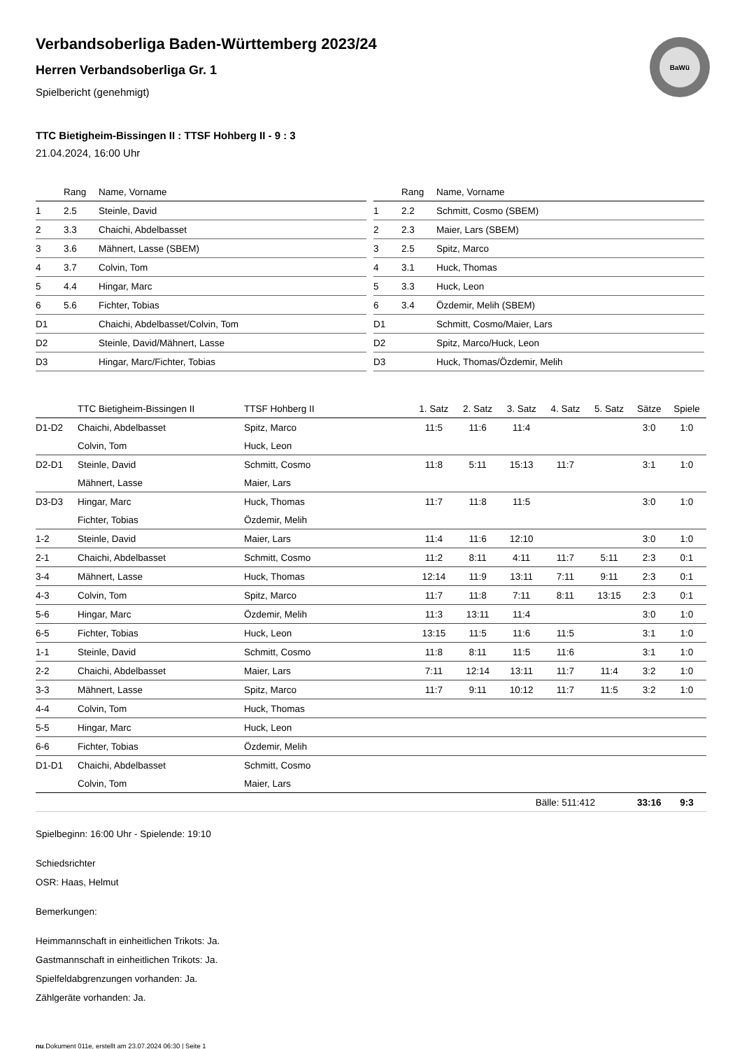BaWü
Verbandsoberliga Baden-Württemberg 2023/24
Herren Verbandsoberliga Gr. 1
Spielbericht (genehmigt)
TTC Bietigheim-Bissingen II : TTSF Hohberg II - 9 : 3
21.04.2024, 16:00 Uhr
| | Rang | Name, Vorname |
| --- | --- | --- |
| 1 | 2.5 | Steinle, David |
| 2 | 3.3 | Chaichi, Abdelbasset |
| 3 | 3.6 | Mähnert, Lasse (SBEM) |
| 4 | 3.7 | Colvin, Tom |
| 5 | 4.4 | Hingar, Marc |
| 6 | 5.6 | Fichter, Tobias |
| D1 | | Chaichi, Abdelbasset/Colvin, Tom |
| D2 | | Steinle, David/Mähnert, Lasse |
| D3 | | Hingar, Marc/Fichter, Tobias |
| | Rang | Name, Vorname |
| --- | --- | --- |
| 1 | 2.2 | Schmitt, Cosmo (SBEM) |
| 2 | 2.3 | Maier, Lars (SBEM) |
| 3 | 2.5 | Spitz, Marco |
| 4 | 3.1 | Huck, Thomas |
| 5 | 3.3 | Huck, Leon |
| 6 | 3.4 | Özdemir, Melih (SBEM) |
| D1 | | Schmitt, Cosmo/Maier, Lars |
| D2 | | Spitz, Marco/Huck, Leon |
| D3 | | Huck, Thomas/Özdemir, Melih |
| | TTC Bietigheim-Bissingen II | TTSF Hohberg II | 1. Satz | 2. Satz | 3. Satz | 4. Satz | 5. Satz | Sätze | Spiele |
| --- | --- | --- | --- | --- | --- | --- | --- | --- | --- |
| D1-D2 | Chaichi, Abdelbasset | Spitz, Marco | 11:5 | 11:6 | 11:4 | | | 3:0 | 1:0 |
| | Colvin, Tom | Huck, Leon | | | | | | | |
| D2-D1 | Steinle, David | Schmitt, Cosmo | 11:8 | 5:11 | 15:13 | 11:7 | | 3:1 | 1:0 |
| | Mähnert, Lasse | Maier, Lars | | | | | | | |
| D3-D3 | Hingar, Marc | Huck, Thomas | 11:7 | 11:8 | 11:5 | | | 3:0 | 1:0 |
| | Fichter, Tobias | Özdemir, Melih | | | | | | | |
| 1-2 | Steinle, David | Maier, Lars | 11:4 | 11:6 | 12:10 | | | 3:0 | 1:0 |
| 2-1 | Chaichi, Abdelbasset | Schmitt, Cosmo | 11:2 | 8:11 | 4:11 | 11:7 | 5:11 | 2:3 | 0:1 |
| 3-4 | Mähnert, Lasse | Huck, Thomas | 12:14 | 11:9 | 13:11 | 7:11 | 9:11 | 2:3 | 0:1 |
| 4-3 | Colvin, Tom | Spitz, Marco | 11:7 | 11:8 | 7:11 | 8:11 | 13:15 | 2:3 | 0:1 |
| 5-6 | Hingar, Marc | Özdemir, Melih | 11:3 | 13:11 | 11:4 | | | 3:0 | 1:0 |
| 6-5 | Fichter, Tobias | Huck, Leon | 13:15 | 11:5 | 11:6 | 11:5 | | 3:1 | 1:0 |
| 1-1 | Steinle, David | Schmitt, Cosmo | 11:8 | 8:11 | 11:5 | 11:6 | | 3:1 | 1:0 |
| 2-2 | Chaichi, Abdelbasset | Maier, Lars | 7:11 | 12:14 | 13:11 | 11:7 | 11:4 | 3:2 | 1:0 |
| 3-3 | Mähnert, Lasse | Spitz, Marco | 11:7 | 9:11 | 10:12 | 11:7 | 11:5 | 3:2 | 1:0 |
| 4-4 | Colvin, Tom | Huck, Thomas | | | | | | | |
| 5-5 | Hingar, Marc | Huck, Leon | | | | | | | |
| 6-6 | Fichter, Tobias | Özdemir, Melih | | | | | | | |
| D1-D1 | Chaichi, Abdelbasset | Schmitt, Cosmo | | | | | | | |
| | Colvin, Tom | Maier, Lars | | | | | | | |
| | | | | | Bälle: 511:412 | | | 33:16 | 9:3 |
Spielbeginn: 16:00 Uhr - Spielende: 19:10
Schiedsrichter
OSR: Haas, Helmut
Bemerkungen:
Heimmannschaft in einheitlichen Trikots: Ja.
Gastmannschaft in einheitlichen Trikots: Ja.
Spielfeldabgrenzungen vorhanden: Ja.
Zählgeräte vorhanden: Ja.
nu.Dokument 011e, erstellt am 23.07.2024 06:30 | Seite 1